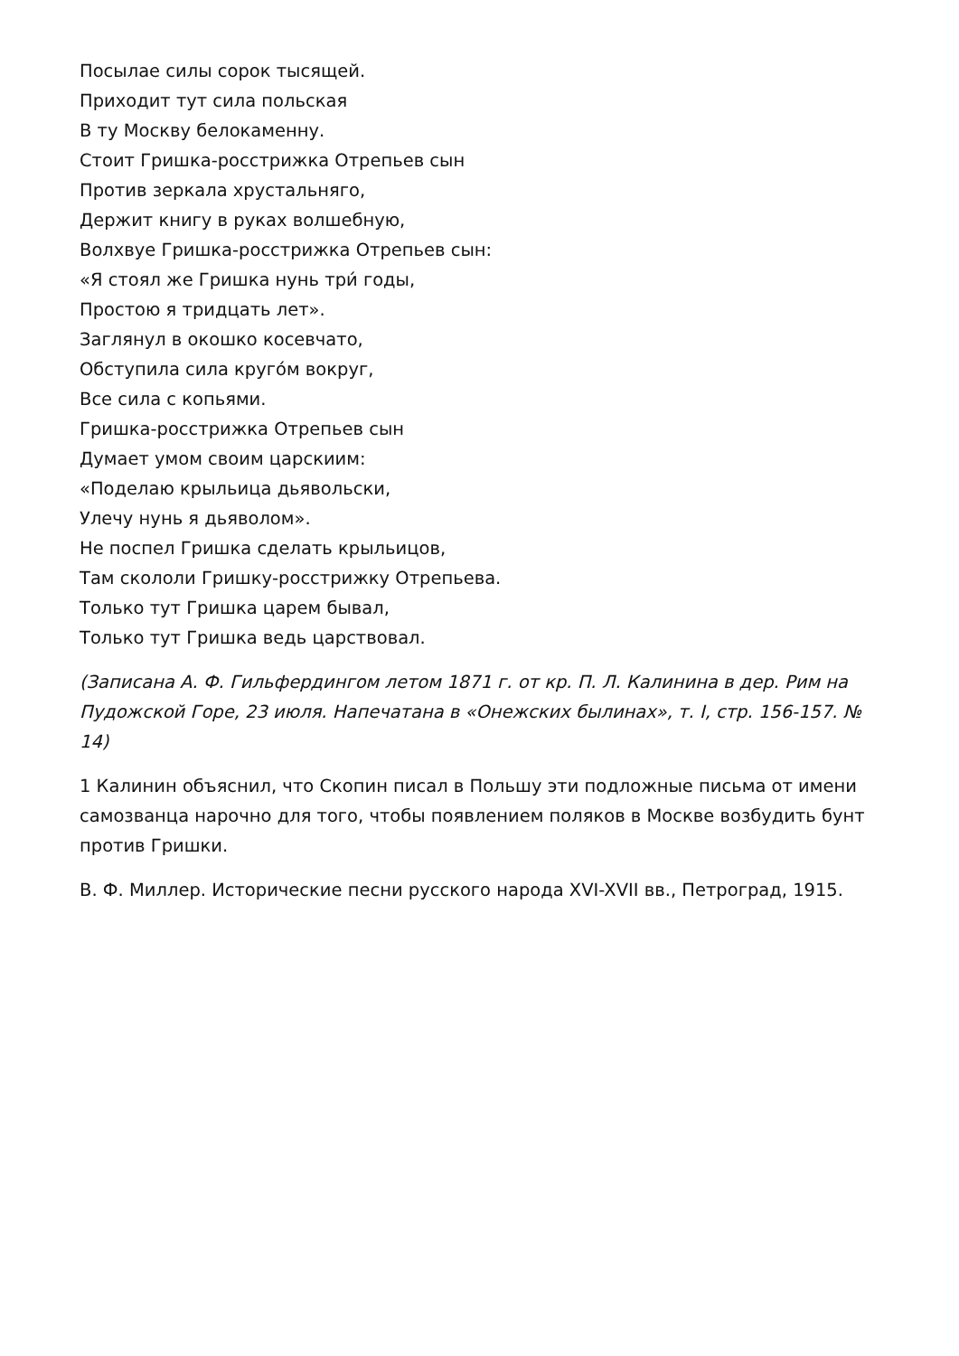Посылае силы сорок тысящей.
Приходит тут сила польская
В ту Москву белокаменну.
Стоит Гришка-росстрижка Отрепьев сын
Против зеркала хрустальняго,
Держит книгу в руках волшебную,
Волхвуе Гришка-росстрижка Отрепьев сын:
«Я стоял же Гришка нунь три́ годы,
Простою я тридцать лет».
Заглянул в окошко косевчато,
Обступила сила круго́м вокруг,
Все сила с копьями.
Гришка-росстрижка Отрепьев сын
Думает умом своим царскиим:
«Поделаю крыльица дьявольски,
Улечу нунь я дьяволом».
Не поспел Гришка сделать крыльицов,
Там скололи Гришку-росстрижку Отрепьева.
Только тут Гришка царем бывал,
Только тут Гришка ведь царствовал.
(Записана А. Ф. Гильфердингом летом 1871 г. от кр. П. Л. Калинина в дер. Рим на Пудожской Горе, 23 июля. Напечатана в «Онежских былинах», т. I, стр. 156-157. № 14)
1 Калинин объяснил, что Скопин писал в Польшу эти подложные письма от имени самозванца нарочно для того, чтобы появлением поляков в Москве возбудить бунт против Гришки.
В. Ф. Миллер. Исторические песни русского народа XVI-XVII вв., Петроград, 1915.